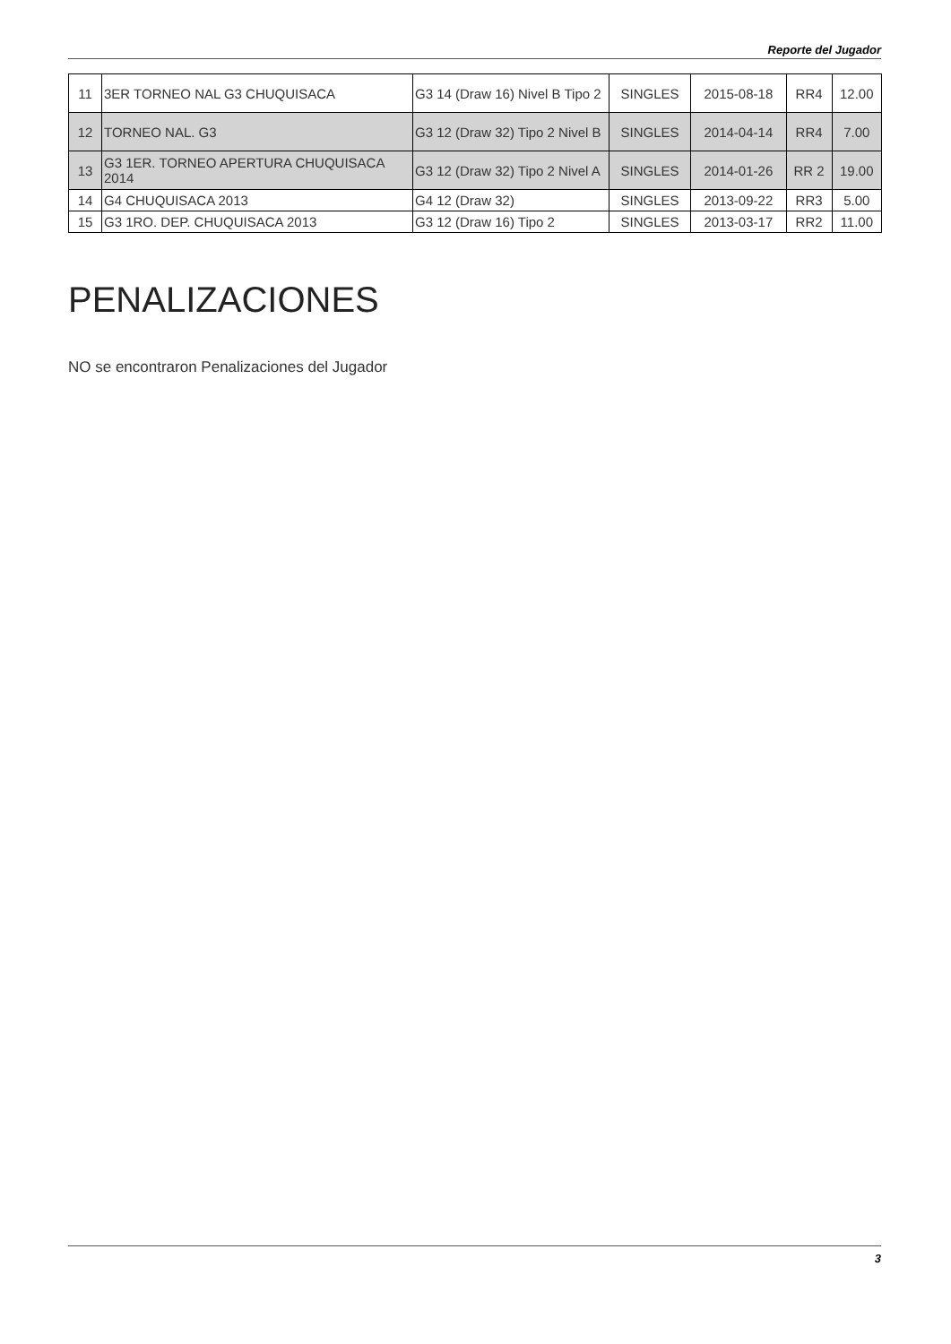Reporte del Jugador
| 11 | 3ER TORNEO NAL G3 CHUQUISACA | G3 14 (Draw 16) Nivel B Tipo 2 | SINGLES | 2015-08-18 | RR4 | 12.00 |
| 12 | TORNEO NAL. G3 | G3 12 (Draw 32) Tipo 2 Nivel B | SINGLES | 2014-04-14 | RR4 | 7.00 |
| 13 | G3 1ER. TORNEO APERTURA CHUQUISACA 2014 | G3 12 (Draw 32) Tipo 2 Nivel A | SINGLES | 2014-01-26 | RR 2 | 19.00 |
| 14 | G4 CHUQUISACA 2013 | G4 12 (Draw 32) | SINGLES | 2013-09-22 | RR3 | 5.00 |
| 15 | G3 1RO. DEP. CHUQUISACA 2013 | G3 12 (Draw 16) Tipo 2 | SINGLES | 2013-03-17 | RR2 | 11.00 |
PENALIZACIONES
NO se encontraron Penalizaciones del Jugador
3